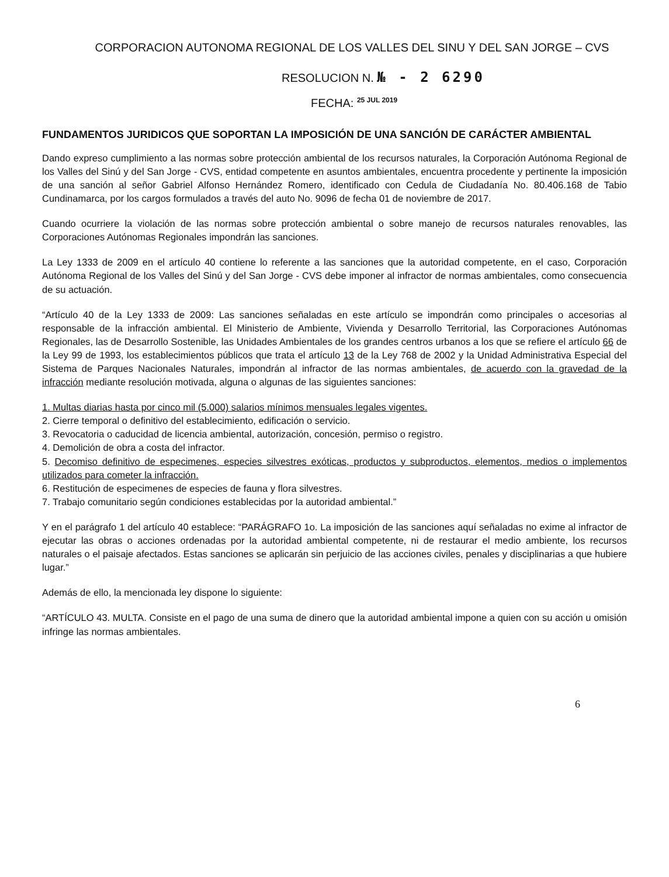CORPORACION AUTONOMA REGIONAL DE LOS VALLES DEL SINU Y DEL SAN JORGE – CVS
RESOLUCION N. № - 2 6290
FECHA: 25 JUL 2019
FUNDAMENTOS JURIDICOS QUE SOPORTAN LA IMPOSICIÓN DE UNA SANCIÓN DE CARÁCTER AMBIENTAL
Dando expreso cumplimiento a las normas sobre protección ambiental de los recursos naturales, la Corporación Autónoma Regional de los Valles del Sinú y del San Jorge - CVS, entidad competente en asuntos ambientales, encuentra procedente y pertinente la imposición de una sanción al señor Gabriel Alfonso Hernández Romero, identificado con Cedula de Ciudadanía No. 80.406.168 de Tabio Cundinamarca, por los cargos formulados a través del auto No. 9096 de fecha 01 de noviembre de 2017.
Cuando ocurriere la violación de las normas sobre protección ambiental o sobre manejo de recursos naturales renovables, las Corporaciones Autónomas Regionales impondrán las sanciones.
La Ley 1333 de 2009 en el artículo 40 contiene lo referente a las sanciones que la autoridad competente, en el caso, Corporación Autónoma Regional de los Valles del Sinú y del San Jorge - CVS debe imponer al infractor de normas ambientales, como consecuencia de su actuación.
“Artículo 40 de la Ley 1333 de 2009: Las sanciones señaladas en este artículo se impondrán como principales o accesorias al responsable de la infracción ambiental. El Ministerio de Ambiente, Vivienda y Desarrollo Territorial, las Corporaciones Autónomas Regionales, las de Desarrollo Sostenible, las Unidades Ambientales de los grandes centros urbanos a los que se refiere el artículo 66 de la Ley 99 de 1993, los establecimientos públicos que trata el artículo 13 de la Ley 768 de 2002 y la Unidad Administrativa Especial del Sistema de Parques Nacionales Naturales, impondrán al infractor de las normas ambientales, de acuerdo con la gravedad de la infracción mediante resolución motivada, alguna o algunas de las siguientes sanciones:
1. Multas diarias hasta por cinco mil (5.000) salarios mínimos mensuales legales vigentes.
2. Cierre temporal o definitivo del establecimiento, edificación o servicio.
3. Revocatoria o caducidad de licencia ambiental, autorización, concesión, permiso o registro.
4. Demolición de obra a costa del infractor.
5. Decomiso definitivo de especimenes, especies silvestres exóticas, productos y subproductos, elementos, medios o implementos utilizados para cometer la infracción.
6. Restitución de especimenes de especies de fauna y flora silvestres.
7. Trabajo comunitario según condiciones establecidas por la autoridad ambiental.”
Y en el parágrafo 1 del artículo 40 establece: “PARÁGRAFO 1o. La imposición de las sanciones aquí señaladas no exime al infractor de ejecutar las obras o acciones ordenadas por la autoridad ambiental competente, ni de restaurar el medio ambiente, los recursos naturales o el paisaje afectados. Estas sanciones se aplicarán sin perjuicio de las acciones civiles, penales y disciplinarias a que hubiere lugar.”
Además de ello, la mencionada ley dispone lo siguiente:
“ARTÍCULO 43. MULTA. Consiste en el pago de una suma de dinero que la autoridad ambiental impone a quien con su acción u omisión infringe las normas ambientales.
6